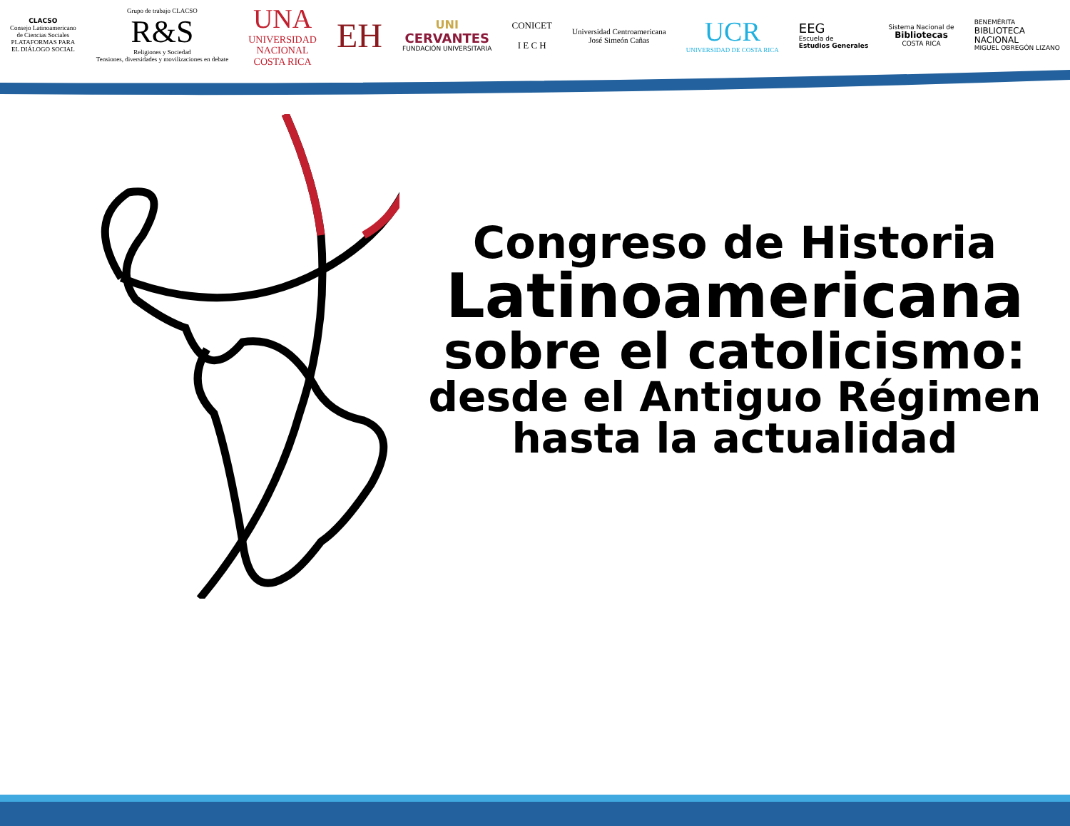CLACSO
Consejo Latinoamericano
de Ciencias Sociales
PLATAFORMAS PARA
EL DIÁLOGO SOCIAL
Grupo de trabajo CLACSO
R&S
Religiones y Sociedad
Tensiones, diversidades y movilizaciones en debate
UNA
UNIVERSIDAD
NACIONAL
COSTA RICA
EH
UNI
CERVANTES
FUNDACIÓN UNIVERSITARIA
CONICET
I E C H
Universidad Centroamericana
José Simeón Cañas
UCR
UNIVERSIDAD DE COSTA RICA
EEG
Escuela de
Estudios Generales
Sistema Nacional de
Bibliotecas
COSTA RICA
BENEMÉRITA
BIBLIOTECA
NACIONAL
MIGUEL OBREGÓN LIZANO
Congreso de Historia
Latinoamericana
sobre el catolicismo:
desde el Antiguo Régimen
hasta la actualidad